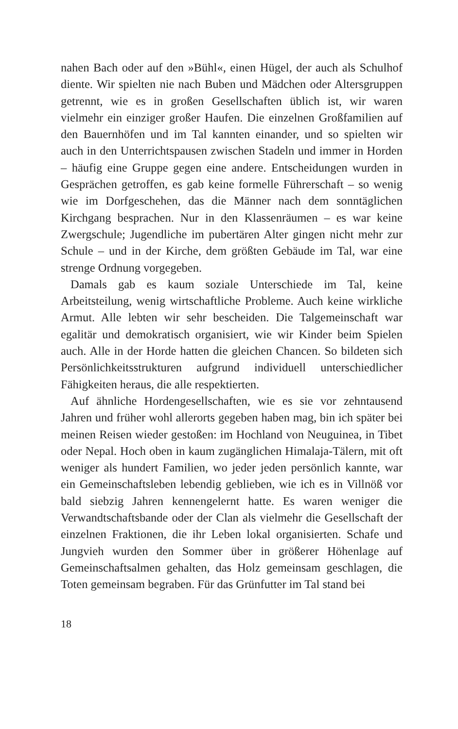nahen Bach oder auf den »Bühl«, einen Hügel, der auch als Schulhof diente. Wir spielten nie nach Buben und Mädchen oder Altersgruppen getrennt, wie es in großen Gesellschaften üblich ist, wir waren vielmehr ein einziger großer Haufen. Die einzelnen Großfamilien auf den Bauernhöfen und im Tal kannten einander, und so spielten wir auch in den Unterrichtspausen zwischen Stadeln und immer in Horden – häufig eine Gruppe gegen eine andere. Entscheidungen wurden in Gesprächen getroffen, es gab keine formelle Führerschaft – so wenig wie im Dorfgeschehen, das die Männer nach dem sonntäglichen Kirchgang besprachen. Nur in den Klassenräumen – es war keine Zwergschule; Jugendliche im pubertären Alter gingen nicht mehr zur Schule – und in der Kirche, dem größten Gebäude im Tal, war eine strenge Ordnung vorgegeben.
Damals gab es kaum soziale Unterschiede im Tal, keine Arbeitsteilung, wenig wirtschaftliche Probleme. Auch keine wirkliche Armut. Alle lebten wir sehr bescheiden. Die Talgemeinschaft war egalitär und demokratisch organisiert, wie wir Kinder beim Spielen auch. Alle in der Horde hatten die gleichen Chancen. So bildeten sich Persönlichkeitsstrukturen aufgrund individuell unterschiedlicher Fähigkeiten heraus, die alle respektierten.
Auf ähnliche Hordengesellschaften, wie es sie vor zehntausend Jahren und früher wohl allerorts gegeben haben mag, bin ich später bei meinen Reisen wieder gestoßen: im Hochland von Neuguinea, in Tibet oder Nepal. Hoch oben in kaum zugänglichen Himalaja-Tälern, mit oft weniger als hundert Familien, wo jeder jeden persönlich kannte, war ein Gemeinschaftsleben lebendig geblieben, wie ich es in Villnöß vor bald siebzig Jahren kennengelernt hatte. Es waren weniger die Verwandtschaftsbande oder der Clan als vielmehr die Gesellschaft der einzelnen Fraktionen, die ihr Leben lokal organisierten. Schafe und Jungvieh wurden den Sommer über in größerer Höhenlage auf Gemeinschaftsalmen gehalten, das Holz gemeinsam geschlagen, die Toten gemeinsam begraben. Für das Grünfutter im Tal stand bei
18